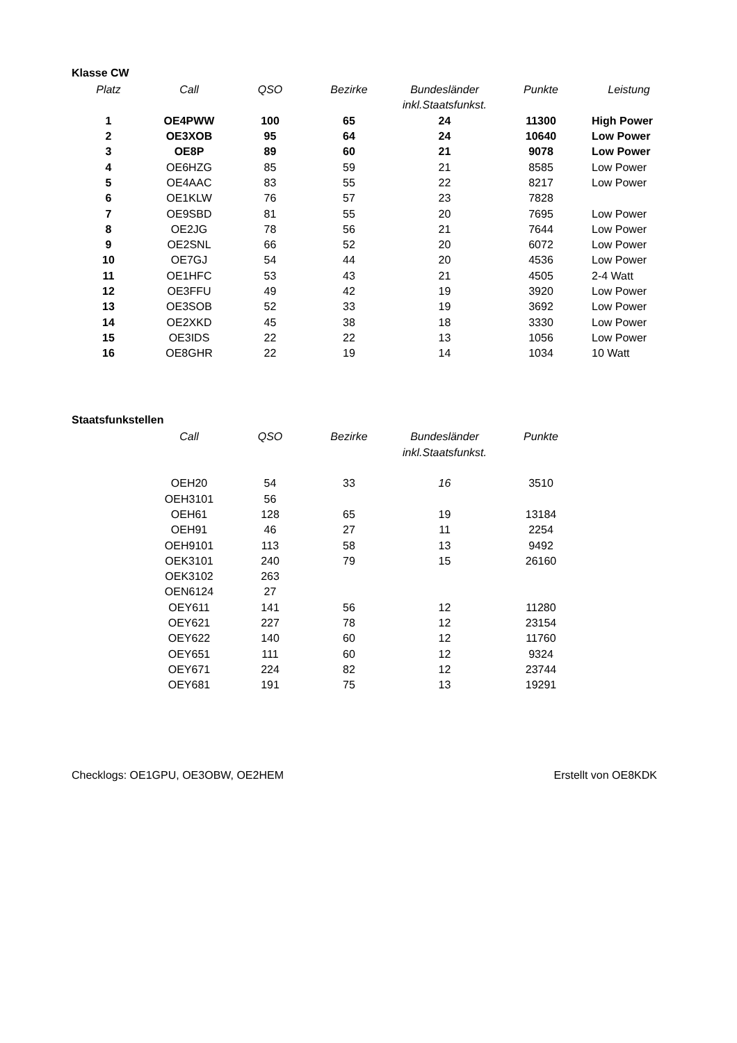Klasse CW
| Platz | Call | QSO | Bezirke | Bundesländer | Punkte | Leistung |
| --- | --- | --- | --- | --- | --- | --- |
| | | | | inkl.Staatsfunkst. | | |
| 1 | OE4PWW | 100 | 65 | 24 | 11300 | High Power |
| 2 | OE3XOB | 95 | 64 | 24 | 10640 | Low Power |
| 3 | OE8P | 89 | 60 | 21 | 9078 | Low Power |
| 4 | OE6HZG | 85 | 59 | 21 | 8585 | Low Power |
| 5 | OE4AAC | 83 | 55 | 22 | 8217 | Low Power |
| 6 | OE1KLW | 76 | 57 | 23 | 7828 | |
| 7 | OE9SBD | 81 | 55 | 20 | 7695 | Low Power |
| 8 | OE2JG | 78 | 56 | 21 | 7644 | Low Power |
| 9 | OE2SNL | 66 | 52 | 20 | 6072 | Low Power |
| 10 | OE7GJ | 54 | 44 | 20 | 4536 | Low Power |
| 11 | OE1HFC | 53 | 43 | 21 | 4505 | 2-4 Watt |
| 12 | OE3FFU | 49 | 42 | 19 | 3920 | Low Power |
| 13 | OE3SOB | 52 | 33 | 19 | 3692 | Low Power |
| 14 | OE2XKD | 45 | 38 | 18 | 3330 | Low Power |
| 15 | OE3IDS | 22 | 22 | 13 | 1056 | Low Power |
| 16 | OE8GHR | 22 | 19 | 14 | 1034 | 10 Watt |
Staatsfunkstellen
| | Call | QSO | Bezirke | Bundesländer | Punkte |
| --- | --- | --- | --- | --- | --- |
| | | | | inkl.Staatsfunkst. | |
| | OEH20 | 54 | 33 | 16 | 3510 |
| | OEH3101 | 56 | | | |
| | OEH61 | 128 | 65 | 19 | 13184 |
| | OEH91 | 46 | 27 | 11 | 2254 |
| | OEH9101 | 113 | 58 | 13 | 9492 |
| | OEK3101 | 240 | 79 | 15 | 26160 |
| | OEK3102 | 263 | | | |
| | OEN6124 | 27 | | | |
| | OEY611 | 141 | 56 | 12 | 11280 |
| | OEY621 | 227 | 78 | 12 | 23154 |
| | OEY622 | 140 | 60 | 12 | 11760 |
| | OEY651 | 111 | 60 | 12 | 9324 |
| | OEY671 | 224 | 82 | 12 | 23744 |
| | OEY681 | 191 | 75 | 13 | 19291 |
Checklogs: OE1GPU, OE3OBW, OE2HEM Erstellt von OE8KDK